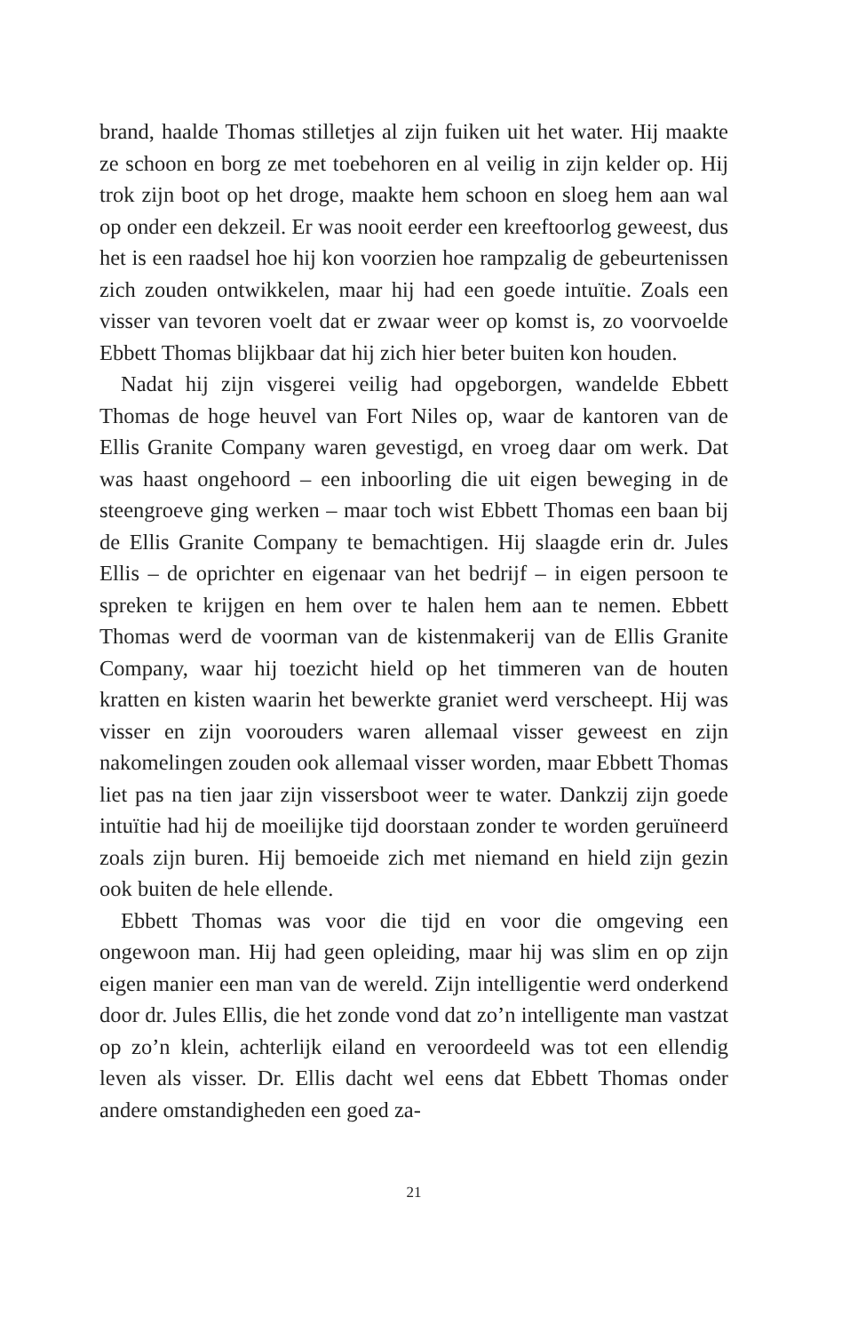brand, haalde Thomas stilletjes al zijn fuiken uit het water. Hij maakte ze schoon en borg ze met toebehoren en al veilig in zijn kelder op. Hij trok zijn boot op het droge, maakte hem schoon en sloeg hem aan wal op onder een dekzeil. Er was nooit eerder een kreeftoorlog geweest, dus het is een raadsel hoe hij kon voorzien hoe rampzalig de gebeurtenissen zich zouden ontwikkelen, maar hij had een goede intuïtie. Zoals een visser van tevoren voelt dat er zwaar weer op komst is, zo voorvoelde Ebbett Thomas blijkbaar dat hij zich hier beter buiten kon houden.
Nadat hij zijn visgerei veilig had opgeborgen, wandelde Ebbett Thomas de hoge heuvel van Fort Niles op, waar de kantoren van de Ellis Granite Company waren gevestigd, en vroeg daar om werk. Dat was haast ongehoord – een inboorling die uit eigen beweging in de steengroeve ging werken – maar toch wist Ebbett Thomas een baan bij de Ellis Granite Company te bemachtigen. Hij slaagde erin dr. Jules Ellis – de oprichter en eigenaar van het bedrijf – in eigen persoon te spreken te krijgen en hem over te halen hem aan te nemen. Ebbett Thomas werd de voorman van de kistenmakerij van de Ellis Granite Company, waar hij toezicht hield op het timmeren van de houten kratten en kisten waarin het bewerkte graniet werd verscheept. Hij was visser en zijn voorouders waren allemaal visser geweest en zijn nakomelingen zouden ook allemaal visser worden, maar Ebbett Thomas liet pas na tien jaar zijn vissersboot weer te water. Dankzij zijn goede intuïtie had hij de moeilijke tijd doorstaan zonder te worden geruïneerd zoals zijn buren. Hij bemoeide zich met niemand en hield zijn gezin ook buiten de hele ellende.
Ebbett Thomas was voor die tijd en voor die omgeving een ongewoon man. Hij had geen opleiding, maar hij was slim en op zijn eigen manier een man van de wereld. Zijn intelligentie werd onderkend door dr. Jules Ellis, die het zonde vond dat zo’n intelligente man vastzat op zo’n klein, achterlijk eiland en veroordeeld was tot een ellendig leven als visser. Dr. Ellis dacht wel eens dat Ebbett Thomas onder andere omstandigheden een goed za-
21